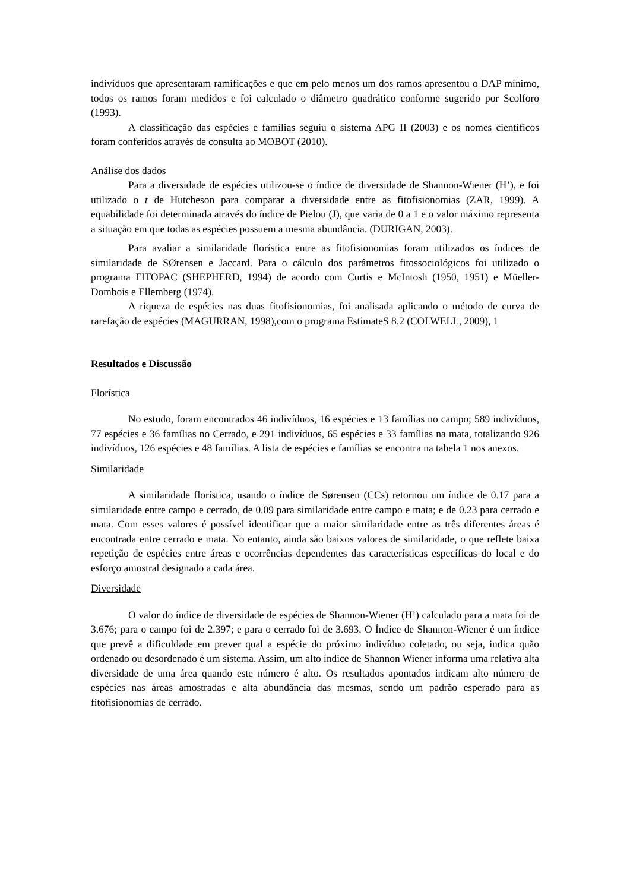indivíduos que apresentaram ramificações e que em pelo menos um dos ramos apresentou o DAP mínimo, todos os ramos foram medidos e foi calculado o diâmetro quadrático conforme sugerido por Scolforo (1993).
A classificação das espécies e famílias seguiu o sistema APG II (2003) e os nomes científicos foram conferidos através de consulta ao MOBOT (2010).
Análise dos dados
Para a diversidade de espécies utilizou-se o índice de diversidade de Shannon-Wiener (H’), e foi utilizado o t de Hutcheson para comparar a diversidade entre as fitofisionomias (ZAR, 1999). A equabilidade foi determinada através do índice de Pielou (J), que varia de 0 a 1 e o valor máximo representa a situação em que todas as espécies possuem a mesma abundância. (DURIGAN, 2003).
Para avaliar a similaridade florística entre as fitofisionomias foram utilizados os índices de similaridade de SØrensen e Jaccard. Para o cálculo dos parâmetros fitossociológicos foi utilizado o programa FITOPAC (SHEPHERD, 1994) de acordo com Curtis e McIntosh (1950, 1951) e Müeller-Dombois e Ellemberg (1974).
A riqueza de espécies nas duas fitofisionomias, foi analisada aplicando o método de curva de rarefação de espécies (MAGURRAN, 1998),com o programa EstimateS 8.2 (COLWELL, 2009), 1
Resultados e Discussão
Florística
No estudo, foram encontrados 46 indivíduos, 16 espécies e 13 famílias no campo; 589 indivíduos, 77 espécies e 36 famílias no Cerrado, e 291 indivíduos, 65 espécies e 33 famílias na mata, totalizando 926 indivíduos, 126 espécies e 48 famílias. A lista de espécies e famílias se encontra na tabela 1 nos anexos.
Similaridade
A similaridade florística, usando o índice de Sørensen (CCs) retornou um índice de 0.17 para a similaridade entre campo e cerrado, de 0.09 para similaridade entre campo e mata; e de 0.23 para cerrado e mata. Com esses valores é possível identificar que a maior similaridade entre as três diferentes áreas é encontrada entre cerrado e mata. No entanto, ainda são baixos valores de similaridade, o que reflete baixa repetição de espécies entre áreas e ocorrências dependentes das características específicas do local e do esforço amostral designado a cada área.
Diversidade
O valor do índice de diversidade de espécies de Shannon-Wiener (H’) calculado para a mata foi de 3.676; para o campo foi de 2.397; e para o cerrado foi de 3.693. O Índice de Shannon-Wiener é um índice que prevê a dificuldade em prever qual a espécie do próximo indivíduo coletado, ou seja, indica quão ordenado ou desordenado é um sistema. Assim, um alto índice de Shannon Wiener informa uma relativa alta diversidade de uma área quando este número é alto. Os resultados apontados indicam alto número de espécies nas áreas amostradas e alta abundância das mesmas, sendo um padrão esperado para as fitofisionomias de cerrado.